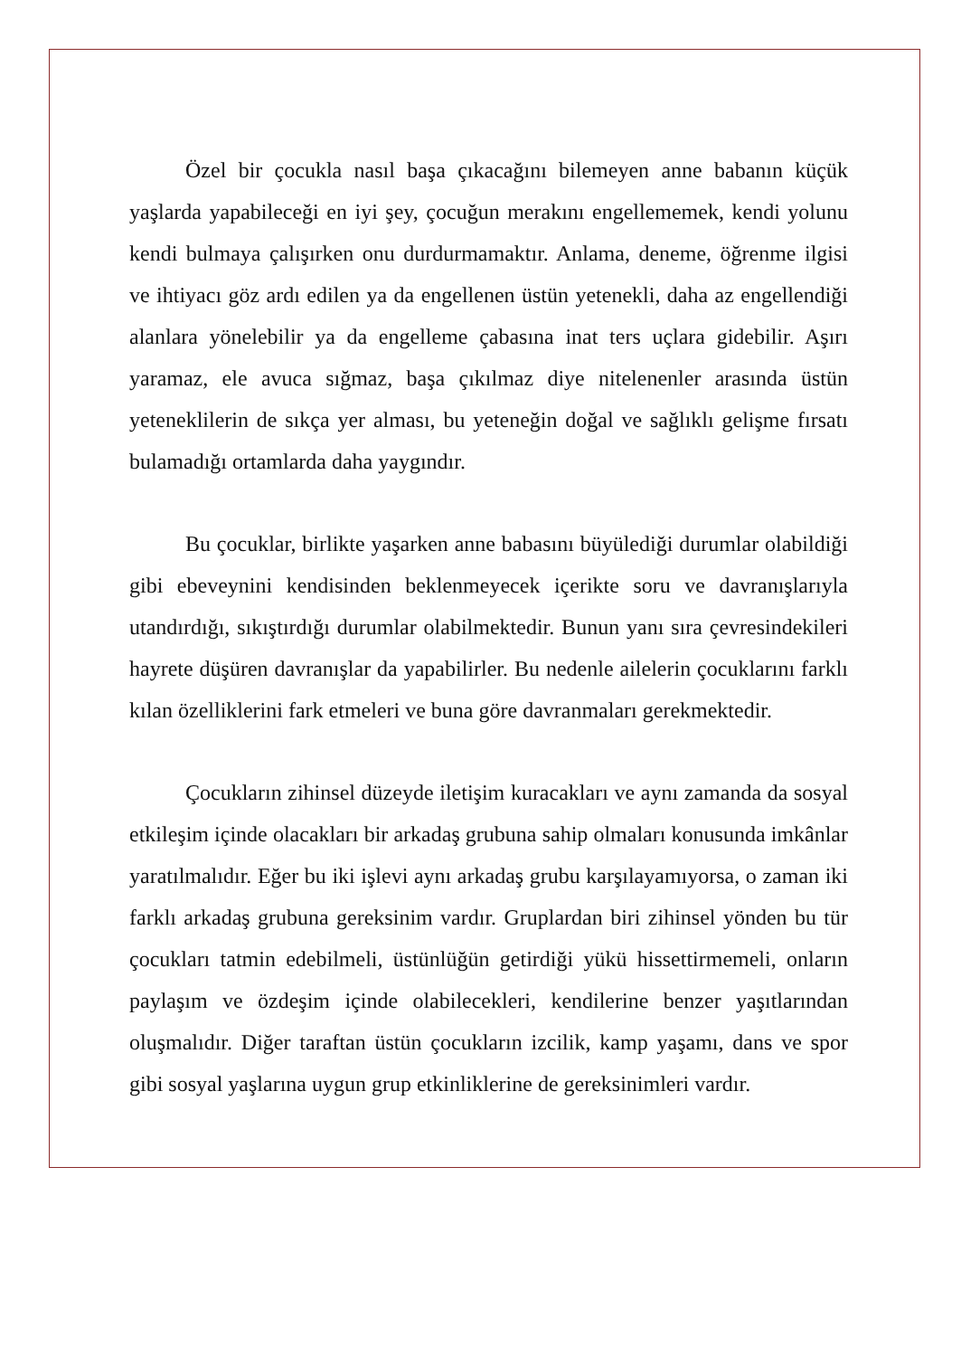Özel bir çocukla nasıl başa çıkacağını bilemeyen anne babanın küçük yaşlarda yapabileceği en iyi şey, çocuğun merakını engellememek, kendi yolunu kendi bulmaya çalışırken onu durdurmamaktır. Anlama, deneme, öğrenme ilgisi ve ihtiyacı göz ardı edilen ya da engellenen üstün yetenekli, daha az engellendiği alanlara yönelebilir ya da engelleme çabasına inat ters uçlara gidebilir. Aşırı yaramaz, ele avuca sığmaz, başa çıkılmaz diye nitelenenler arasında üstün yeteneklilerin de sıkça yer alması, bu yeteneğin doğal ve sağlıklı gelişme fırsatı bulamadığı ortamlarda daha yaygındır.
Bu çocuklar, birlikte yaşarken anne babasını büyülediği durumlar olabildiği gibi ebeveynini kendisinden beklenmeyecek içerikte soru ve davranışlarıyla utandırdığı, sıkıştırdığı durumlar olabilmektedir. Bunun yanı sıra çevresindekileri hayrete düşüren davranışlar da yapabilirler. Bu nedenle ailelerin çocuklarını farklı kılan özelliklerini fark etmeleri ve buna göre davranmaları gerekmektedir.
Çocukların zihinsel düzeyde iletişim kuracakları ve aynı zamanda da sosyal etkileşim içinde olacakları bir arkadaş grubuna sahip olmaları konusunda imkânlar yaratılmalıdır. Eğer bu iki işlevi aynı arkadaş grubu karşılayamıyorsa, o zaman iki farklı arkadaş grubuna gereksinim vardır. Gruplardan biri zihinsel yönden bu tür çocukları tatmin edebilmeli, üstünlüğün getirdiği yükü hissettirmemeli, onların paylaşım ve özdeşim içinde olabilecekleri, kendilerine benzer yaşıtlarından oluşmalıdır. Diğer taraftan üstün çocukların izcilik, kamp yaşamı, dans ve spor gibi sosyal yaşlarına uygun grup etkinliklerine de gereksinimleri vardır.